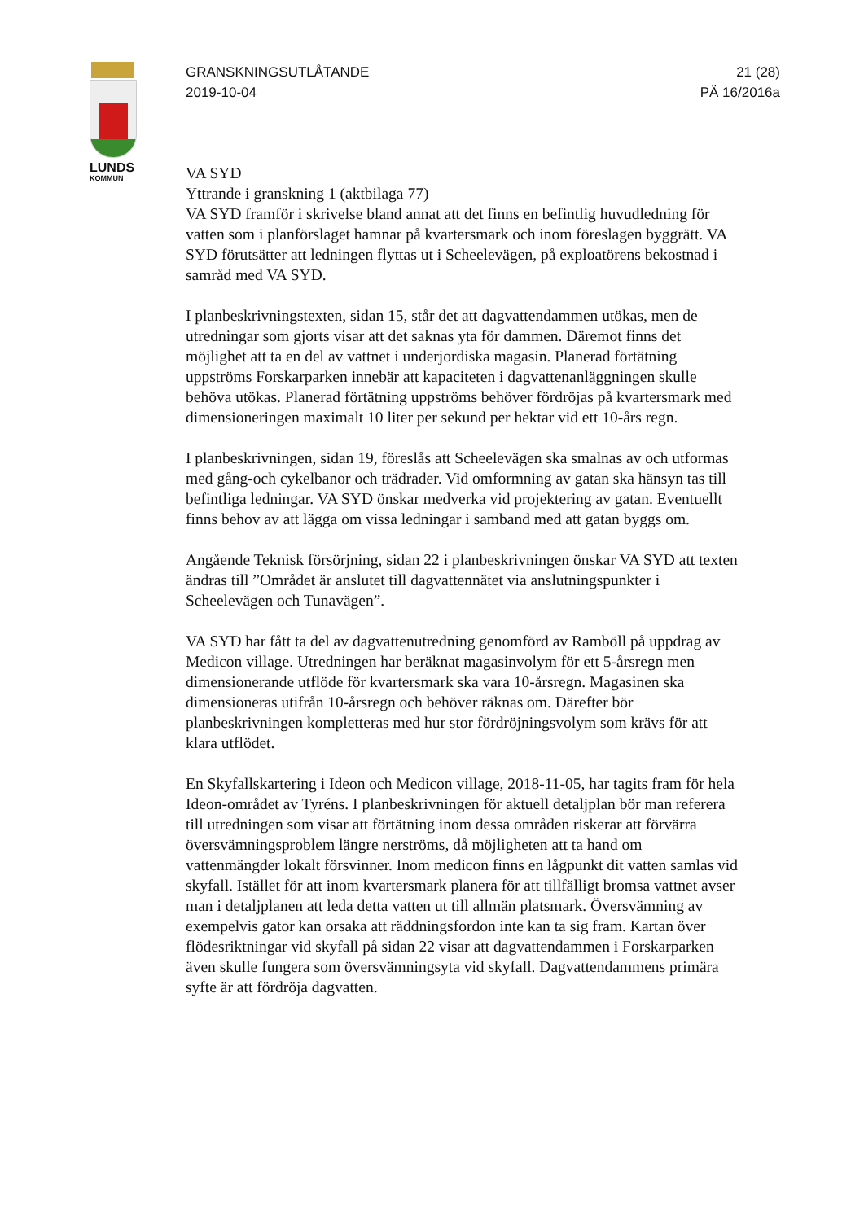LUNDS
KOMMUN
GRANSKNINGSUTLÅTANDE
2019-10-04
21 (28)
PÄ 16/2016a
VA SYD
Yttrande i granskning 1 (aktbilaga 77)
VA SYD framför i skrivelse bland annat att det finns en befintlig huvudledning för vatten som i planförslaget hamnar på kvartersmark och inom föreslagen byggrätt. VA SYD förutsätter att ledningen flyttas ut i Scheelevägen, på exploatörens bekostnad i samråd med VA SYD.
I planbeskrivningstexten, sidan 15, står det att dagvattendammen utökas, men de utredningar som gjorts visar att det saknas yta för dammen. Däremot finns det möjlighet att ta en del av vattnet i underjordiska magasin. Planerad förtätning uppströms Forskarparken innebär att kapaciteten i dagvattenanläggningen skulle behöva utökas. Planerad förtätning uppströms behöver fördröjas på kvartersmark med dimensioneringen maximalt 10 liter per sekund per hektar vid ett 10-års regn.
I planbeskrivningen, sidan 19, föreslås att Scheelevägen ska smalnas av och utformas med gång-och cykelbanor och trädrader. Vid omformning av gatan ska hänsyn tas till befintliga ledningar. VA SYD önskar medverka vid projektering av gatan. Eventuellt finns behov av att lägga om vissa ledningar i samband med att gatan byggs om.
Angående Teknisk försörjning, sidan 22 i planbeskrivningen önskar VA SYD att texten ändras till ”Området är anslutet till dagvattennätet via anslutningspunkter i Scheelevägen och Tunavägen”.
VA SYD har fått ta del av dagvattenutredning genomförd av Ramböll på uppdrag av Medicon village. Utredningen har beräknat magasinvolym för ett 5-årsregn men dimensionerande utflöde för kvartersmark ska vara 10-årsregn. Magasinen ska dimensioneras utifrån 10-årsregn och behöver räknas om. Därefter bör planbeskrivningen kompletteras med hur stor fördröjningsvolym som krävs för att klara utflödet.
En Skyfallskartering i Ideon och Medicon village, 2018-11-05, har tagits fram för hela Ideon-området av Tyréns. I planbeskrivningen för aktuell detaljplan bör man referera till utredningen som visar att förtätning inom dessa områden riskerar att förvärra översvämningsproblem längre nerströms, då möjligheten att ta hand om vattenmängder lokalt försvinner. Inom medicon finns en lågpunkt dit vatten samlas vid skyfall. Istället för att inom kvartersmark planera för att tillfälligt bromsa vattnet avser man i detaljplanen att leda detta vatten ut till allmän platsmark. Översvämning av exempelvis gator kan orsaka att räddningsfordon inte kan ta sig fram. Kartan över flödesriktningar vid skyfall på sidan 22 visar att dagvattendammen i Forskarparken även skulle fungera som översvämningsyta vid skyfall. Dagvattendammens primära syfte är att fördröja dagvatten.